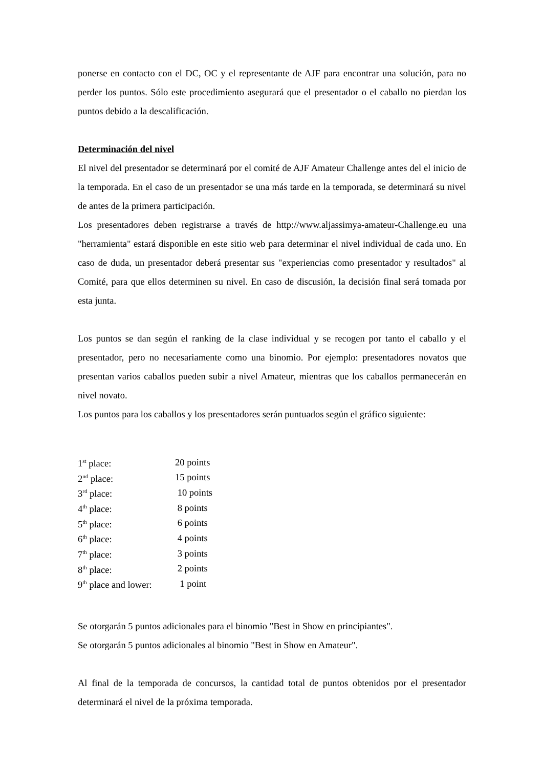ponerse en contacto con el DC, OC y el representante de AJF para encontrar una solución, para no perder los puntos. Sólo este procedimiento asegurará que el presentador o el caballo no pierdan los puntos debido a la descalificación.
Determinación del nivel
El nivel del presentador se determinará por el comité de AJF Amateur Challenge antes del el inicio de la temporada. En el caso de un presentador se una más tarde en la temporada, se determinará su nivel de antes de la primera participación.
Los presentadores deben registrarse a través de http://www.aljassimya-amateur-Challenge.eu una "herramienta" estará disponible en este sitio web para determinar el nivel individual de cada uno. En caso de duda, un presentador deberá presentar sus "experiencias como presentador y resultados" al Comité, para que ellos determinen su nivel. En caso de discusión, la decisión final será tomada por esta junta.
Los puntos se dan según el ranking de la clase individual y se recogen por tanto el caballo y el presentador, pero no necesariamente como una binomio. Por ejemplo: presentadores novatos que presentan varios caballos pueden subir a nivel Amateur, mientras que los caballos permanecerán en nivel novato.
Los puntos para los caballos y los presentadores serán puntuados según el gráfico siguiente:
| 1<sup>st</sup> place: | 20 points |
| 2<sup>nd</sup> place: | 15 points |
| 3<sup>rd</sup> place: | 10 points |
| 4<sup>th</sup> place: | 8 points |
| 5<sup>th</sup> place: | 6 points |
| 6<sup>th</sup> place: | 4 points |
| 7<sup>th</sup> place: | 3 points |
| 8<sup>th</sup> place: | 2 points |
| 9<sup>th</sup> place and lower: | 1 point |
Se otorgarán 5 puntos adicionales para el binomio "Best in Show en principiantes".
Se otorgarán 5 puntos adicionales al binomio "Best in Show en Amateur".
Al final de la temporada de concursos, la cantidad total de puntos obtenidos por el presentador determinará el nivel de la próxima temporada.